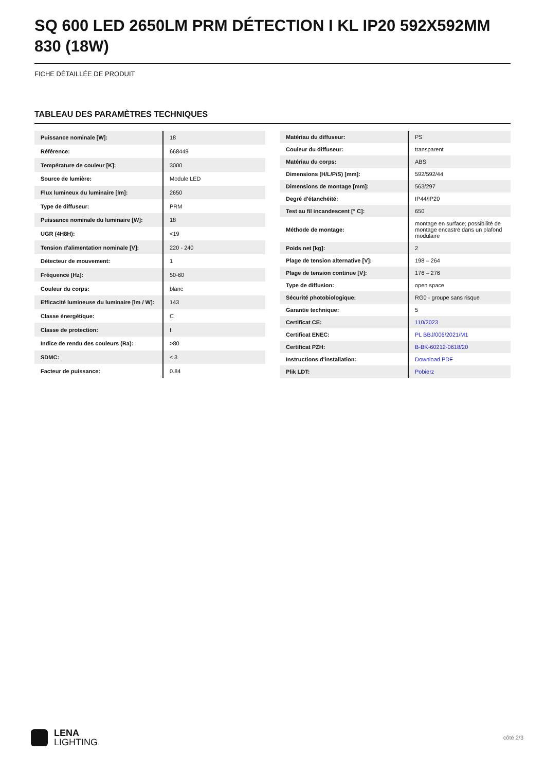SQ 600 LED 2650LM PRM DÉTECTION I KL IP20 592X592MM 830 (18W)
FICHE DÉTAILLÉE DE PRODUIT
TABLEAU DES PARAMÈTRES TECHNIQUES
| Puissance nominale [W]: | 18 |
| Référence: | 668449 |
| Température de couleur [K]: | 3000 |
| Source de lumière: | Module LED |
| Flux lumineux du luminaire [lm]: | 2650 |
| Type de diffuseur: | PRM |
| Puissance nominale du luminaire [W]: | 18 |
| UGR (4H8H): | <19 |
| Tension d'alimentation nominale [V]: | 220 - 240 |
| Détecteur de mouvement: | 1 |
| Fréquence [Hz]: | 50-60 |
| Couleur du corps: | blanc |
| Efficacité lumineuse du luminaire [lm / W]: | 143 |
| Classe énergétique: | C |
| Classe de protection: | I |
| Indice de rendu des couleurs (Ra): | >80 |
| SDMC: | ≤ 3 |
| Facteur de puissance: | 0.84 |
| Matériau du diffuseur: | PS |
| Couleur du diffuseur: | transparent |
| Matériau du corps: | ABS |
| Dimensions (H/L/P/S) [mm]: | 592/592/44 |
| Dimensions de montage [mm]: | 563/297 |
| Degré d'étanchéité: | IP44/IP20 |
| Test au fil incandescent [° C]: | 650 |
| Méthode de montage: | montage en surface; possibilité de montage encastré dans un plafond modulaire |
| Poids net [kg]: | 2 |
| Plage de tension alternative [V]: | 198 – 264 |
| Plage de tension continue [V]: | 176 – 276 |
| Type de diffusion: | open space |
| Sécurité photobiologique: | RG0 - groupe sans risque |
| Garantie technique: | 5 |
| Certificat CE: | 110/2023 |
| Certificat ENEC: | PL BBJ/006/2021/M1 |
| Certificat PZH: | B-BK-60212-0618/20 |
| Instructions d'installation: | Download PDF |
| Plik LDT: | Pobierz |
LENA
LIGHTING
côté 2/3